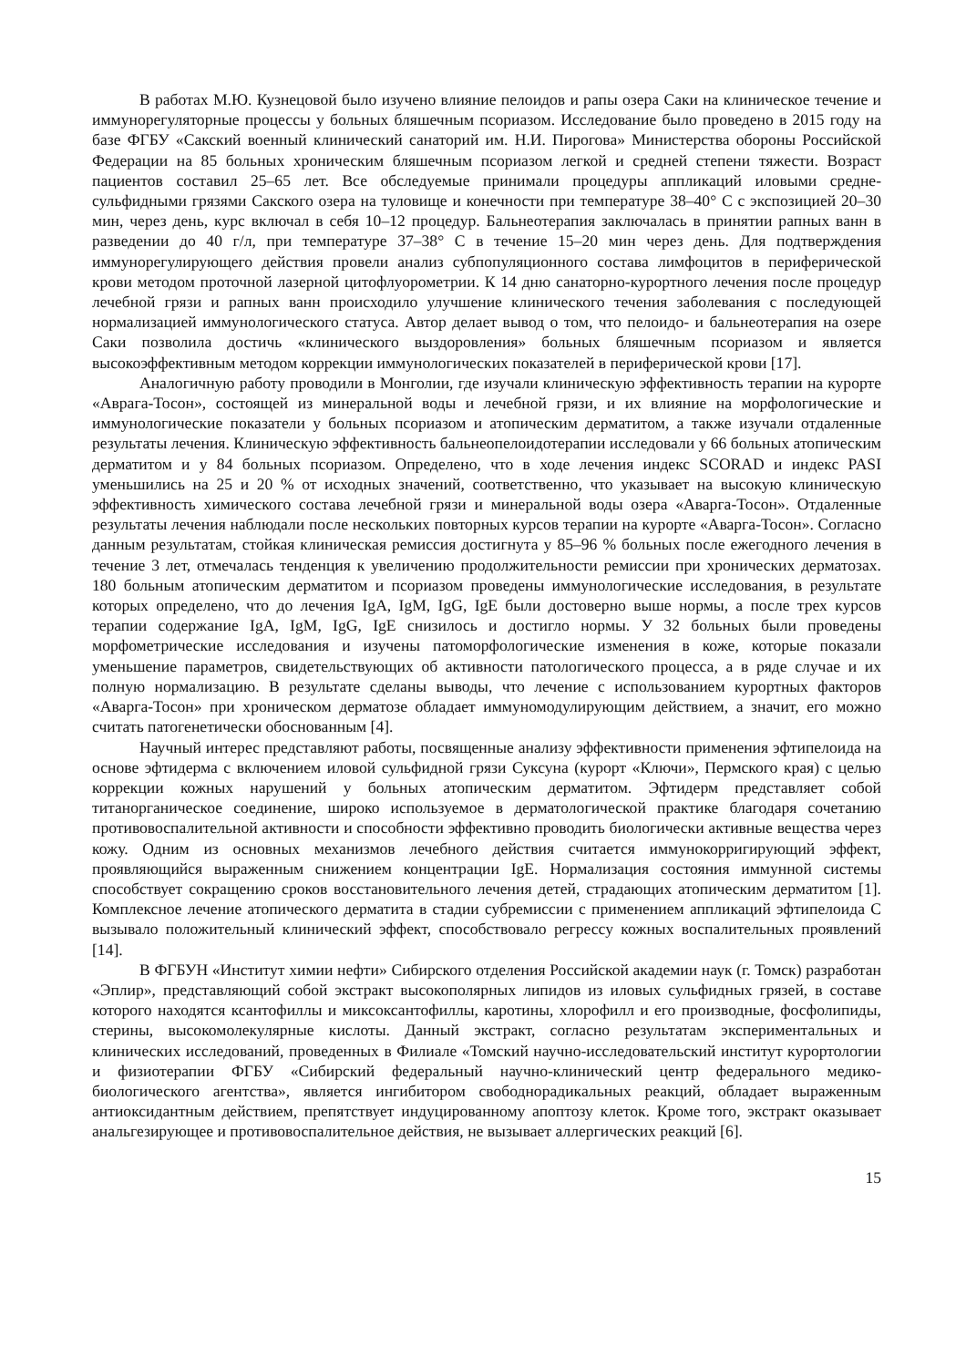В работах М.Ю. Кузнецовой было изучено влияние пелоидов и рапы озера Саки на клиническое течение и иммунорегуляторные процессы у больных бляшечным псориазом. Исследование было проведено в 2015 году на базе ФГБУ «Сакский военный клинический санаторий им. Н.И. Пирогова» Министерства обороны Российской Федерации на 85 больных хроническим бляшечным псориазом легкой и средней степени тяжести. Возраст пациентов составил 25–65 лет. Все обследуемые принимали процедуры аппликаций иловыми средне-сульфидными грязями Сакского озера на туловище и конечности при температуре 38–40° С с экспозицией 20–30 мин, через день, курс включал в себя 10–12 процедур. Бальнеотерапия заключалась в принятии рапных ванн в разведении до 40 г/л, при температуре 37–38° С в течение 15–20 мин через день. Для подтверждения иммунорегулирующего действия провели анализ субпопуляционного состава лимфоцитов в периферической крови методом проточной лазерной цитофлуорометрии. К 14 дню санаторно-курортного лечения после процедур лечебной грязи и рапных ванн происходило улучшение клинического течения заболевания с последующей нормализацией иммунологического статуса. Автор делает вывод о том, что пелоидо- и бальнеотерапия на озере Саки позволила достичь «клинического выздоровления» больных бляшечным псориазом и является высокоэффективным методом коррекции иммунологических показателей в периферической крови [17].
Аналогичную работу проводили в Монголии, где изучали клиническую эффективность терапии на курорте «Аврага-Тосон», состоящей из минеральной воды и лечебной грязи, и их влияние на морфологические и иммунологические показатели у больных псориазом и атопическим дерматитом, а также изучали отдаленные результаты лечения. Клиническую эффективность бальнеопелоидотерапии исследовали у 66 больных атопическим дерматитом и у 84 больных псориазом. Определено, что в ходе лечения индекс SCORAD и индекс PASI уменьшились на 25 и 20 % от исходных значений, соответственно, что указывает на высокую клиническую эффективность химического состава лечебной грязи и минеральной воды озера «Аварга-Тосон». Отдаленные результаты лечения наблюдали после нескольких повторных курсов терапии на курорте «Аварга-Тосон». Согласно данным результатам, стойкая клиническая ремиссия достигнута у 85–96 % больных после ежегодного лечения в течение 3 лет, отмечалась тенденция к увеличению продолжительности ремиссии при хронических дерматозах. 180 больным атопическим дерматитом и псориазом проведены иммунологические исследования, в результате которых определено, что до лечения IgA, IgM, IgG, IgE были достоверно выше нормы, а после трех курсов терапии содержание IgA, IgM, IgG, IgE снизилось и достигло нормы. У 32 больных были проведены морфометрические исследования и изучены патоморфологические изменения в коже, которые показали уменьшение параметров, свидетельствующих об активности патологического процесса, а в ряде случае и их полную нормализацию. В результате сделаны выводы, что лечение с использованием курортных факторов «Аварга-Тосон» при хроническом дерматозе обладает иммуномодулирующим действием, а значит, его можно считать патогенетически обоснованным [4].
Научный интерес представляют работы, посвященные анализу эффективности применения эфтипелоида на основе эфтидерма с включением иловой сульфидной грязи Суксуна (курорт «Ключи», Пермского края) с целью коррекции кожных нарушений у больных атопическим дерматитом. Эфтидерм представляет собой титанорганическое соединение, широко используемое в дерматологической практике благодаря сочетанию противовоспалительной активности и способности эффективно проводить биологически активные вещества через кожу. Одним из основных механизмов лечебного действия считается иммунокорригирующий эффект, проявляющийся выраженным снижением концентрации IgE. Нормализация состояния иммунной системы способствует сокращению сроков восстановительного лечения детей, страдающих атопическим дерматитом [1]. Комплексное лечение атопического дерматита в стадии субремиссии с применением аппликаций эфтипелоида С вызывало положительный клинический эффект, способствовало регрессу кожных воспалительных проявлений [14].
В ФГБУН «Институт химии нефти» Сибирского отделения Российской академии наук (г. Томск) разработан «Эплир», представляющий собой экстракт высокополярных липидов из иловых сульфидных грязей, в составе которого находятся ксантофиллы и миксоксантофиллы, каротины, хлорофилл и его производные, фосфолипиды, стерины, высокомолекулярные кислоты. Данный экстракт, согласно результатам экспериментальных и клинических исследований, проведенных в Филиале «Томский научно-исследовательский институт курортологии и физиотерапии ФГБУ «Сибирский федеральный научно-клинический центр федерального медико-биологического агентства», является ингибитором свободнорадикальных реакций, обладает выраженным антиоксидантным действием, препятствует индуцированному апоптозу клеток. Кроме того, экстракт оказывает анальгезирующее и противовоспалительное действия, не вызывает аллергических реакций [6].
15